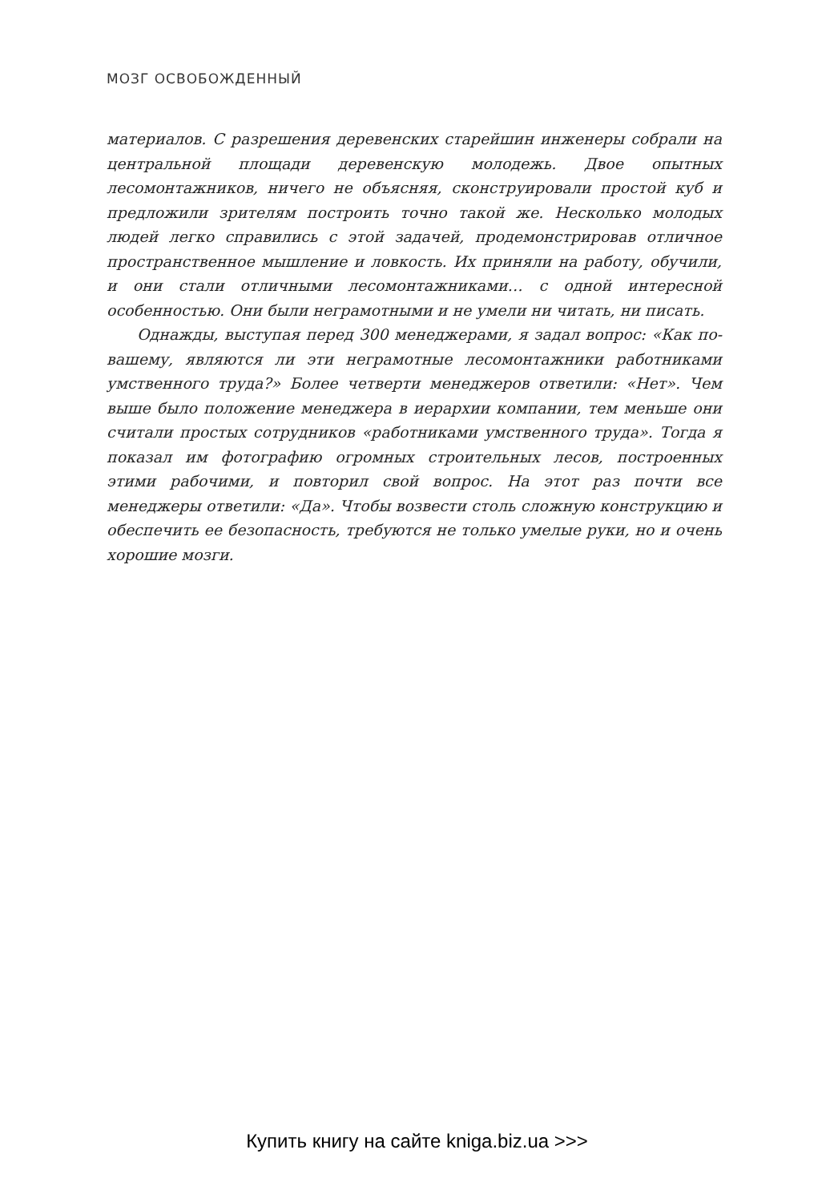МОЗГ ОСВОБОЖДЕННЫЙ
материалов. С разрешения деревенских старейшин инженеры собрали на центральной площади деревенскую молодежь. Двое опытных лесомонтажников, ничего не объясняя, сконструировали простой куб и предложили зрителям построить точно такой же. Несколько молодых людей легко справились с этой задачей, продемонстрировав отличное пространственное мышление и ловкость. Их приняли на работу, обучили, и они стали отличными лесомонтажниками… с одной интересной особенностью. Они были неграмотными и не умели ни читать, ни писать.
Однажды, выступая перед 300 менеджерами, я задал вопрос: «Как по-вашему, являются ли эти неграмотные лесомонтажники работниками умственного труда?» Более четверти менеджеров ответили: «Нет». Чем выше было положение менеджера в иерархии компании, тем меньше они считали простых сотрудников «работниками умственного труда». Тогда я показал им фотографию огромных строительных лесов, построенных этими рабочими, и повторил свой вопрос. На этот раз почти все менеджеры ответили: «Да». Чтобы возвести столь сложную конструкцию и обеспечить ее безопасность, требуются не только умелые руки, но и очень хорошие мозги.
Купить книгу на сайте kniga.biz.ua >>>